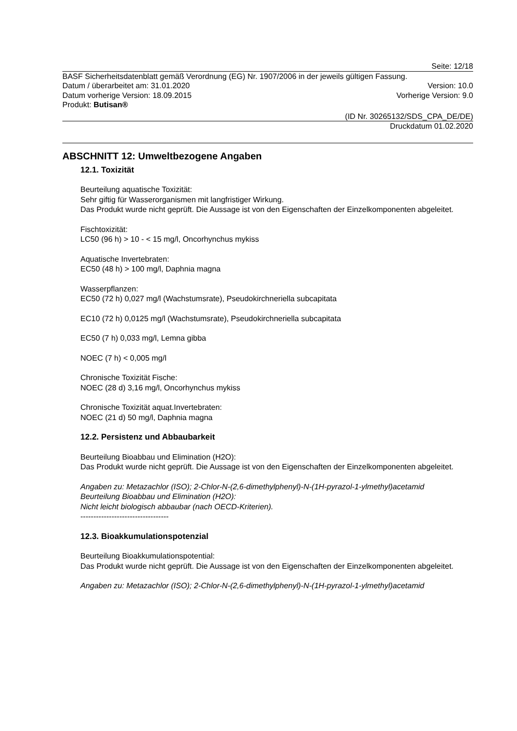Seite: 12/18
BASF Sicherheitsdatenblatt gemäß Verordnung (EG) Nr. 1907/2006 in der jeweils gültigen Fassung.
Datum / überarbeitet am: 31.01.2020 Version: 10.0
Datum vorherige Version: 18.09.2015 Vorherige Version: 9.0
Produkt: Butisan®
(ID Nr. 30265132/SDS_CPA_DE/DE)
Druckdatum 01.02.2020
ABSCHNITT 12: Umweltbezogene Angaben
12.1. Toxizität
Beurteilung aquatische Toxizität:
Sehr giftig für Wasserorganismen mit langfristiger Wirkung.
Das Produkt wurde nicht geprüft. Die Aussage ist von den Eigenschaften der Einzelkomponenten abgeleitet.
Fischtoxizität:
LC50 (96 h) > 10 - < 15 mg/l, Oncorhynchus mykiss
Aquatische Invertebraten:
EC50 (48 h) > 100 mg/l, Daphnia magna
Wasserpflanzen:
EC50 (72 h) 0,027 mg/l (Wachstumsrate), Pseudokirchneriella subcapitata
EC10 (72 h) 0,0125 mg/l (Wachstumsrate), Pseudokirchneriella subcapitata
EC50 (7 h) 0,033 mg/l, Lemna gibba
NOEC (7 h) < 0,005 mg/l
Chronische Toxizität Fische:
NOEC (28 d) 3,16 mg/l, Oncorhynchus mykiss
Chronische Toxizität aquat.Invertebraten:
NOEC (21 d) 50 mg/l, Daphnia magna
12.2. Persistenz und Abbaubarkeit
Beurteilung Bioabbau und Elimination (H2O):
Das Produkt wurde nicht geprüft. Die Aussage ist von den Eigenschaften der Einzelkomponenten abgeleitet.
Angaben zu: Metazachlor (ISO); 2-Chlor-N-(2,6-dimethylphenyl)-N-(1H-pyrazol-1-ylmethyl)acetamid
Beurteilung Bioabbau und Elimination (H2O):
Nicht leicht biologisch abbaubar (nach OECD-Kriterien).
----------------------------------
12.3. Bioakkumulationspotenzial
Beurteilung Bioakkumulationspotential:
Das Produkt wurde nicht geprüft. Die Aussage ist von den Eigenschaften der Einzelkomponenten abgeleitet.
Angaben zu: Metazachlor (ISO); 2-Chlor-N-(2,6-dimethylphenyl)-N-(1H-pyrazol-1-ylmethyl)acetamid